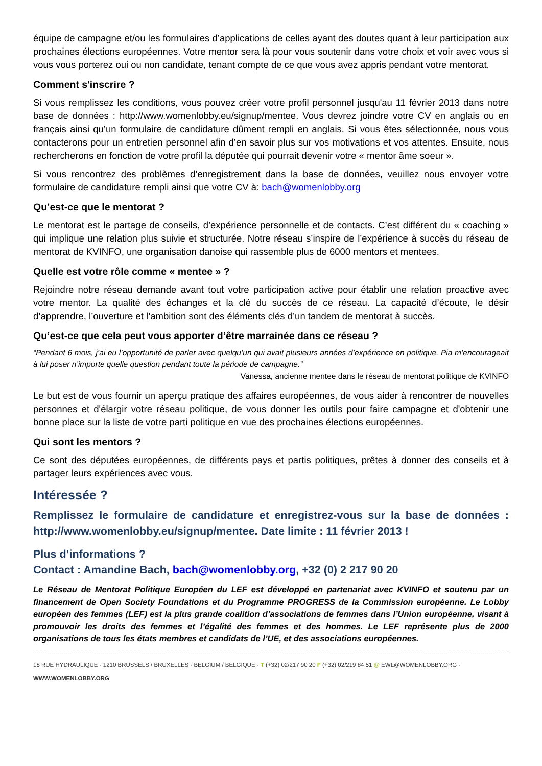équipe de campagne et/ou les formulaires d’applications de celles ayant des doutes quant à leur participation aux prochaines élections européennes. Votre mentor sera là pour vous soutenir dans votre choix et voir avec vous si vous vous porterez oui ou non candidate, tenant compte de ce que vous avez appris pendant votre mentorat.
Comment s'inscrire ?
Si vous remplissez les conditions, vous pouvez créer votre profil personnel jusqu'au 11 février 2013 dans notre base de données : http://www.womenlobby.eu/signup/mentee. Vous devrez joindre votre CV en anglais ou en français ainsi qu’un formulaire de candidature dûment rempli en anglais. Si vous êtes sélectionnée, nous vous contacterons pour un entretien personnel afin d’en savoir plus sur vos motivations et vos attentes. Ensuite, nous rechercherons en fonction de votre profil la députée qui pourrait devenir votre « mentor âme soeur ».
Si vous rencontrez des problèmes d’enregistrement dans la base de données, veuillez nous envoyer votre formulaire de candidature rempli ainsi que votre CV à: bach@womenlobby.org
Qu’est-ce que le mentorat ?
Le mentorat est le partage de conseils, d’expérience personnelle et de contacts. C’est différent du « coaching » qui implique une relation plus suivie et structurée. Notre réseau s’inspire de l’expérience à succès du réseau de mentorat de KVINFO, une organisation danoise qui rassemble plus de 6000 mentors et mentees.
Quelle est votre rôle comme « mentee » ?
Rejoindre notre réseau demande avant tout votre participation active pour établir une relation proactive avec votre mentor. La qualité des échanges et la clé du succès de ce réseau. La capacité d’écoute, le désir d’apprendre, l’ouverture et l’ambition sont des éléments clés d’un tandem de mentorat à succès.
Qu’est-ce que cela peut vous apporter d’être marrainée dans ce réseau ?
“Pendant 6 mois, j’ai eu l’opportunité de parler avec quelqu’un qui avait plusieurs années d’expérience en politique. Pia m’encourageait à lui poser n’importe quelle question pendant toute la période de campagne.”
Vanessa, ancienne mentee dans le réseau de mentorat politique de KVINFO
Le but est de vous fournir un aperçu pratique des affaires européennes, de vous aider à rencontrer de nouvelles personnes et d'élargir votre réseau politique, de vous donner les outils pour faire campagne et d'obtenir une bonne place sur la liste de votre parti politique en vue des prochaines élections européennes.
Qui sont les mentors ?
Ce sont des députées européennes, de différents pays et partis politiques, prêtes à donner des conseils et à partager leurs expériences avec vous.
Intéressée ?
Remplissez le formulaire de candidature et enregistrez-vous sur la base de données : http://www.womenlobby.eu/signup/mentee. Date limite : 11 février 2013 !
Plus d’informations ?
Contact : Amandine Bach, bach@womenlobby.org, +32 (0) 2 217 90 20
Le Réseau de Mentorat Politique Européen du LEF est développé en partenariat avec KVINFO et soutenu par un financement de Open Society Foundations et du Programme PROGRESS de la Commission européenne. Le Lobby européen des femmes (LEF) est la plus grande coalition d’associations de femmes dans l’Union européenne, visant à promouvoir les droits des femmes et l’égalité des femmes et des hommes. Le LEF représente plus de 2000 organisations de tous les états membres et candidats de l’UE, et des associations européennes.
18 RUE HYDRAULIQUE - 1210 BRUSSELS / BRUXELLES - BELGIUM / BELGIQUE - T (+32) 02/217 90 20 F (+32) 02/219 84 51 @ EWL@WOMENLOBBY.ORG - WWW.WOMENLOBBY.ORG